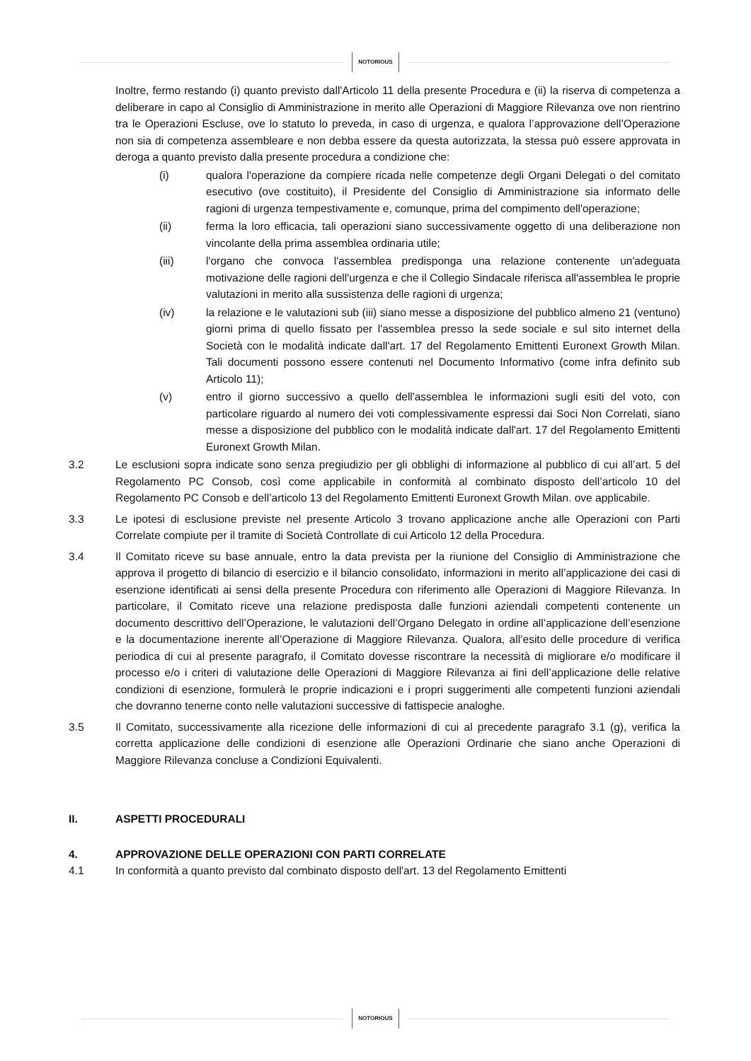NOTORIOUS
Inoltre, fermo restando (i) quanto previsto dall'Articolo 11 della presente Procedura e (ii) la riserva di competenza a deliberare in capo al Consiglio di Amministrazione in merito alle Operazioni di Maggiore Rilevanza ove non rientrino tra le Operazioni Escluse, ove lo statuto lo preveda, in caso di urgenza, e qualora l’approvazione dell’Operazione non sia di competenza assembleare e non debba essere da questa autorizzata, la stessa può essere approvata in deroga a quanto previsto dalla presente procedura a condizione che:
(i) qualora l'operazione da compiere ricada nelle competenze degli Organi Delegati o del comitato esecutivo (ove costituito), il Presidente del Consiglio di Amministrazione sia informato delle ragioni di urgenza tempestivamente e, comunque, prima del compimento dell'operazione;
(ii) ferma la loro efficacia, tali operazioni siano successivamente oggetto di una deliberazione non vincolante della prima assemblea ordinaria utile;
(iii) l'organo che convoca l'assemblea predisponga una relazione contenente un'adeguata motivazione delle ragioni dell'urgenza e che il Collegio Sindacale riferisca all'assemblea le proprie valutazioni in merito alla sussistenza delle ragioni di urgenza;
(iv) la relazione e le valutazioni sub (iii) siano messe a disposizione del pubblico almeno 21 (ventuno) giorni prima di quello fissato per l'assemblea presso la sede sociale e sul sito internet della Società con le modalità indicate dall'art. 17 del Regolamento Emittenti Euronext Growth Milan. Tali documenti possono essere contenuti nel Documento Informativo (come infra definito sub Articolo 11);
(v) entro il giorno successivo a quello dell'assemblea le informazioni sugli esiti del voto, con particolare riguardo al numero dei voti complessivamente espressi dai Soci Non Correlati, siano messe a disposizione del pubblico con le modalità indicate dall'art. 17 del Regolamento Emittenti Euronext Growth Milan.
3.2 Le esclusioni sopra indicate sono senza pregiudizio per gli obblighi di informazione al pubblico di cui all’art. 5 del Regolamento PC Consob, così come applicabile in conformità al combinato disposto dell’articolo 10 del Regolamento PC Consob e dell’articolo 13 del Regolamento Emittenti Euronext Growth Milan. ove applicabile.
3.3 Le ipotesi di esclusione previste nel presente Articolo 3 trovano applicazione anche alle Operazioni con Parti Correlate compiute per il tramite di Società Controllate di cui Articolo 12 della Procedura.
3.4 Il Comitato riceve su base annuale, entro la data prevista per la riunione del Consiglio di Amministrazione che approva il progetto di bilancio di esercizio e il bilancio consolidato, informazioni in merito all’applicazione dei casi di esenzione identificati ai sensi della presente Procedura con riferimento alle Operazioni di Maggiore Rilevanza. In particolare, il Comitato riceve una relazione predisposta dalle funzioni aziendali competenti contenente un documento descrittivo dell’Operazione, le valutazioni dell’Organo Delegato in ordine all’applicazione dell’esenzione e la documentazione inerente all’Operazione di Maggiore Rilevanza. Qualora, all’esito delle procedure di verifica periodica di cui al presente paragrafo, il Comitato dovesse riscontrare la necessità di migliorare e/o modificare il processo e/o i criteri di valutazione delle Operazioni di Maggiore Rilevanza ai fini dell’applicazione delle relative condizioni di esenzione, formulerà le proprie indicazioni e i propri suggerimenti alle competenti funzioni aziendali che dovranno tenerne conto nelle valutazioni successive di fattispecie analoghe.
3.5 Il Comitato, successivamente alla ricezione delle informazioni di cui al precedente paragrafo 3.1 (g), verifica la corretta applicazione delle condizioni di esenzione alle Operazioni Ordinarie che siano anche Operazioni di Maggiore Rilevanza concluse a Condizioni Equivalenti.
II. ASPETTI PROCEDURALI
4. APPROVAZIONE DELLE OPERAZIONI CON PARTI CORRELATE
4.1 In conformità a quanto previsto dal combinato disposto dell'art. 13 del Regolamento Emittenti
NOTORIOUS